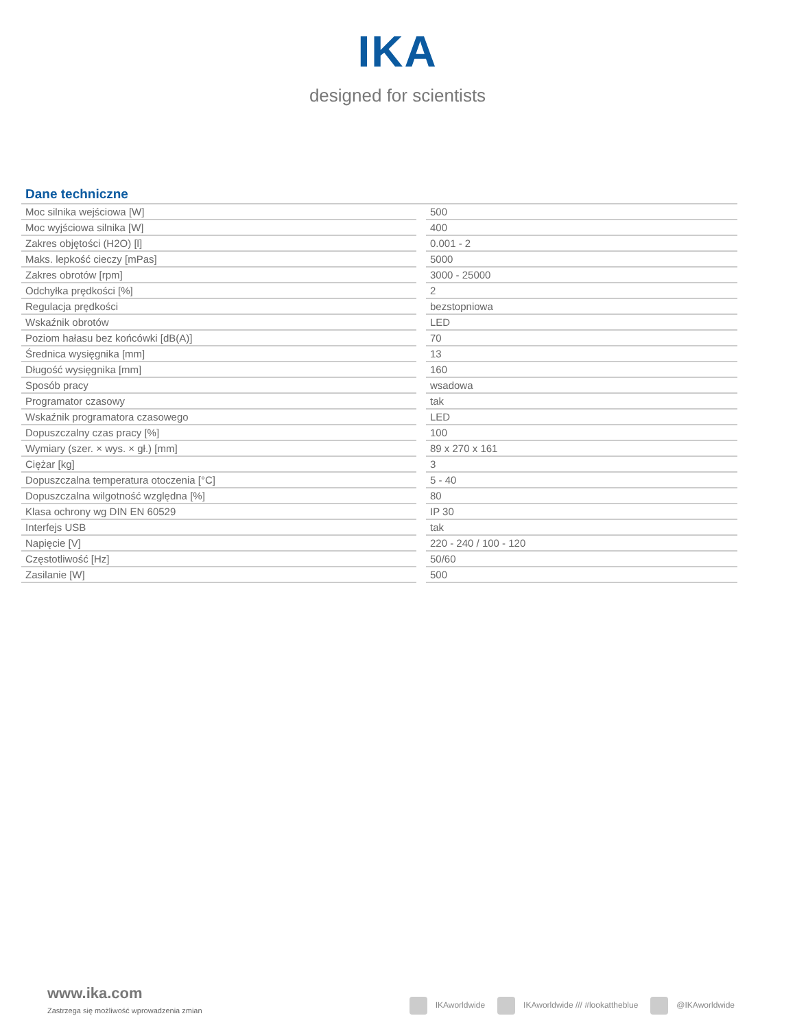IKA
designed for scientists
Dane techniczne
| Moc silnika wejściowa [W] | | 500 |
| Moc wyjściowa silnika [W] | | 400 |
| Zakres objętości (H2O) [l] | | 0.001 - 2 |
| Maks. lepkość cieczy [mPas] | | 5000 |
| Zakres obrotów [rpm] | | 3000 - 25000 |
| Odchyłka prędkości [%] | | 2 |
| Regulacja prędkości | | bezstopniowa |
| Wskaźnik obrotów | | LED |
| Poziom hałasu bez końcówki [dB(A)] | | 70 |
| Średnica wysięgnika [mm] | | 13 |
| Długość wysięgnika [mm] | | 160 |
| Sposób pracy | | wsadowa |
| Programator czasowy | | tak |
| Wskaźnik programatora czasowego | | LED |
| Dopuszczalny czas pracy [%] | | 100 |
| Wymiary (szer. × wys. × gł.) [mm] | | 89 x 270 x 161 |
| Ciężar [kg] | | 3 |
| Dopuszczalna temperatura otoczenia [°C] | | 5 - 40 |
| Dopuszczalna wilgotność względna [%] | | 80 |
| Klasa ochrony wg DIN EN 60529 | | IP 30 |
| Interfejs USB | | tak |
| Napięcie [V] | | 220 - 240 / 100 - 120 |
| Częstotliwość [Hz] | | 50/60 |
| Zasilanie [W] | | 500 |
www.ika.com
Zastrzega się możliwość wprowadzenia zmian
IKAworldwide IKAworldwide /// #lookattheblue @IKAworldwide